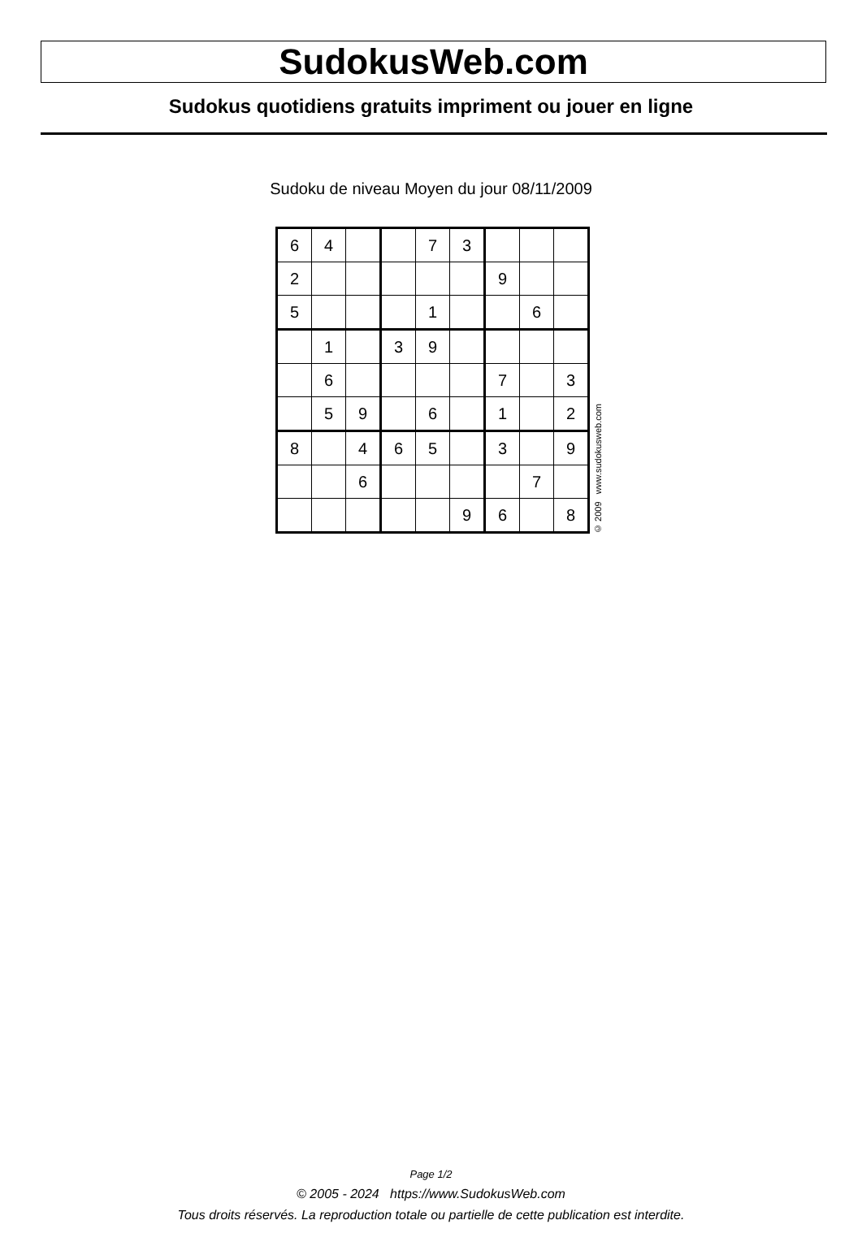SudokusWeb.com
Sudokus quotidiens gratuits impriment ou jouer en ligne
Sudoku de niveau Moyen du jour 08/11/2009
| 6 | 4 | | | 7 | 3 | | | |
| 2 | | | | | | 9 | | |
| 5 | | | | 1 | | | 6 | |
| | 1 | | 3 | 9 | | | | |
| | 6 | | | | | 7 | | 3 |
| | 5 | 9 | | 6 | | 1 | | 2 |
| 8 | | 4 | 6 | 5 | | 3 | | 9 |
| | | 6 | | | | | 7 | |
| | | | | | 9 | 6 | | 8 |
© 2009 www.sudokusweb.com
Page 1/2
© 2005 - 2024 https://www.SudokusWeb.com
Tous droits réservés. La reproduction totale ou partielle de cette publication est interdite.